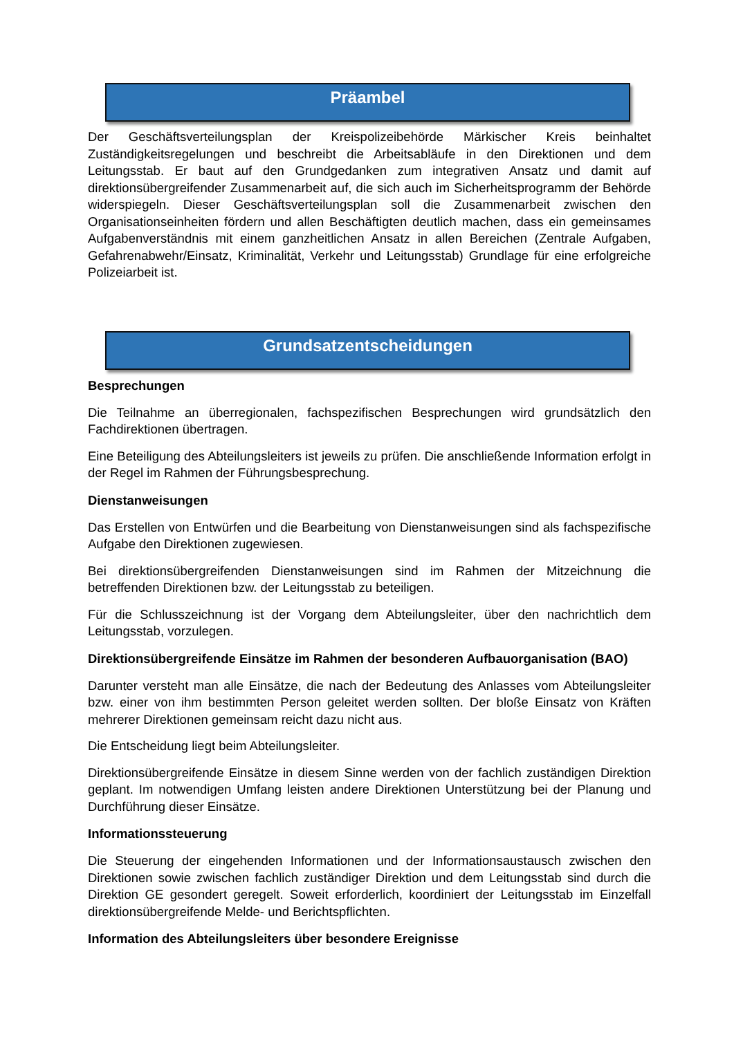Präambel
Der Geschäftsverteilungsplan der Kreispolizeibehörde Märkischer Kreis beinhaltet Zuständigkeitsregelungen und beschreibt die Arbeitsabläufe in den Direktionen und dem Leitungsstab. Er baut auf den Grundgedanken zum integrativen Ansatz und damit auf direktionsübergreifender Zusammenarbeit auf, die sich auch im Sicherheitsprogramm der Behörde widerspiegeln. Dieser Geschäftsverteilungsplan soll die Zusammenarbeit zwischen den Organisationseinheiten fördern und allen Beschäftigten deutlich machen, dass ein gemeinsames Aufgabenverständnis mit einem ganzheitlichen Ansatz in allen Bereichen (Zentrale Aufgaben, Gefahrenabwehr/Einsatz, Kriminalität, Verkehr und Leitungsstab) Grundlage für eine erfolgreiche Polizeiarbeit ist.
Grundsatzentscheidungen
Besprechungen
Die Teilnahme an überregionalen, fachspezifischen Besprechungen wird grundsätzlich den Fachdirektionen übertragen.
Eine Beteiligung des Abteilungsleiters ist jeweils zu prüfen. Die anschließende Information erfolgt in der Regel im Rahmen der Führungsbesprechung.
Dienstanweisungen
Das Erstellen von Entwürfen und die Bearbeitung von Dienstanweisungen sind als fachspezifische Aufgabe den Direktionen zugewiesen.
Bei direktionsübergreifenden Dienstanweisungen sind im Rahmen der Mitzeichnung die betreffenden Direktionen bzw. der Leitungsstab zu beteiligen.
Für die Schlusszeichnung ist der Vorgang dem Abteilungsleiter, über den nachrichtlich dem Leitungsstab, vorzulegen.
Direktionsübergreifende Einsätze im Rahmen der besonderen Aufbauorganisation (BAO)
Darunter versteht man alle Einsätze, die nach der Bedeutung des Anlasses vom Abteilungsleiter bzw. einer von ihm bestimmten Person geleitet werden sollten. Der bloße Einsatz von Kräften mehrerer Direktionen gemeinsam reicht dazu nicht aus.
Die Entscheidung liegt beim Abteilungsleiter.
Direktionsübergreifende Einsätze in diesem Sinne werden von der fachlich zuständigen Direktion geplant. Im notwendigen Umfang leisten andere Direktionen Unterstützung bei der Planung und Durchführung dieser Einsätze.
Informationssteuerung
Die Steuerung der eingehenden Informationen und der Informationsaustausch zwischen den Direktionen sowie zwischen fachlich zuständiger Direktion und dem Leitungsstab sind durch die Direktion GE gesondert geregelt. Soweit erforderlich, koordiniert der Leitungsstab im Einzelfall direktionsübergreifende Melde- und Berichtspflichten.
Information des Abteilungsleiters über besondere Ereignisse